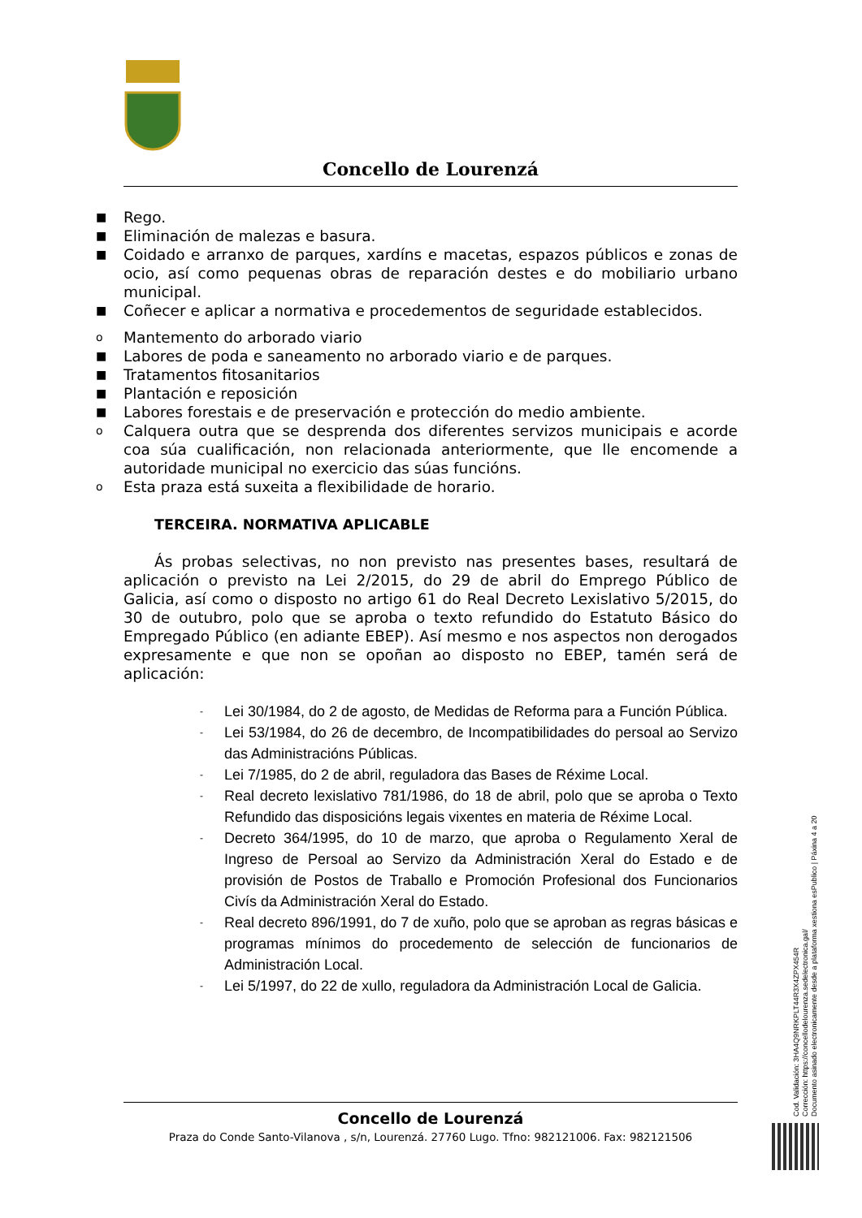Concello de Lourenzá
■ Rego.
■ Eliminación de malezas e basura.
■ Coidado e arranxo de parques, xardíns e macetas, espazos públicos e zonas de ocio, así como pequenas obras de reparación destes e do mobiliario urbano municipal.
■ Coñecer e aplicar a normativa e procedementos de seguridade establecidos.
o Mantemento do arborado viario
■ Labores de poda e saneamento no arborado viario e de parques.
■ Tratamentos fitosanitarios
■ Plantación e reposición
■ Labores forestais e de preservación e protección do medio ambiente.
o Calquera outra que se desprenda dos diferentes servizos municipais e acorde coa súa cualificación, non relacionada anteriormente, que lle encomende a autoridade municipal no exercicio das súas funcións.
o Esta praza está suxeita a flexibilidade de horario.
TERCEIRA. NORMATIVA APLICABLE
Ás probas selectivas, no non previsto nas presentes bases, resultará de aplicación o previsto na Lei 2/2015, do 29 de abril do Emprego Público de Galicia, así como o disposto no artigo 61 do Real Decreto Lexislativo 5/2015, do 30 de outubro, polo que se aproba o texto refundido do Estatuto Básico do Empregado Público (en adiante EBEP). Así mesmo e nos aspectos non derogados expresamente e que non se opoñan ao disposto no EBEP, tamén será de aplicación:
- Lei 30/1984, do 2 de agosto, de Medidas de Reforma para a Función Pública.
- Lei 53/1984, do 26 de decembro, de Incompatibilidades do persoal ao Servizo das Administracións Públicas.
- Lei 7/1985, do 2 de abril, reguladora das Bases de Réxime Local.
- Real decreto lexislativo 781/1986, do 18 de abril, polo que se aproba o Texto Refundido das disposicións legais vixentes en materia de Réxime Local.
- Decreto 364/1995, do 10 de marzo, que aproba o Regulamento Xeral de Ingreso de Persoal ao Servizo da Administración Xeral do Estado e de provisión de Postos de Traballo e Promoción Profesional dos Funcionarios Civís da Administración Xeral do Estado.
- Real decreto 896/1991, do 7 de xuño, polo que se aproban as regras básicas e programas mínimos do procedemento de selección de funcionarios de Administración Local.
- Lei 5/1997, do 22 de xullo, reguladora da Administración Local de Galicia.
Concello de Lourenzá
Praza do Conde Santo-Vilanova , s/n, Lourenzá. 27760 Lugo. Tfno: 982121006. Fax: 982121506
Cod. Validación: 3HA4Q9NRKPLT44R3X4ZPX454R
Corrección: https://concellodelourenza.sedelectronica.gal/
Documento asinado electronicamente desde a plataforma xestiona esPublico | Páxina 4 a 20